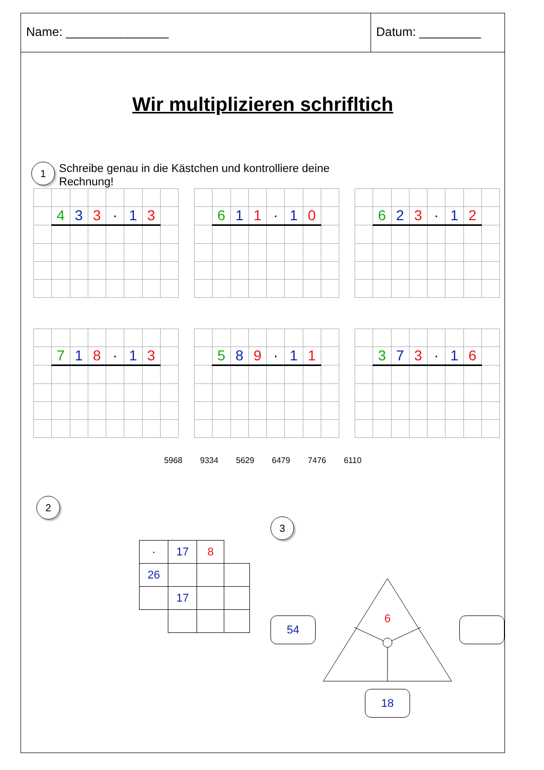Name: _______________ Datum: _________
Wir multiplizieren schrifltich
1 Schreibe genau in die Kästchen und kontrolliere deine
Rechnung!
| | 4 | 3 | 3 | · | 1 | 3 | |
| | 6 | 1 | 1 | · | 1 | 0 | |
| | 6 | 2 | 3 | · | 1 | 2 | |
| | 7 | 1 | 8 | · | 1 | 3 | |
| | 5 | 8 | 9 | · | 1 | 1 | |
| | 3 | 7 | 3 | · | 1 | 6 | |
5968 9334 5629 6479 7476 6110
2
| · | 17 | 8 | |
| 26 | | | |
| | 17 | | |
3
54
6
18